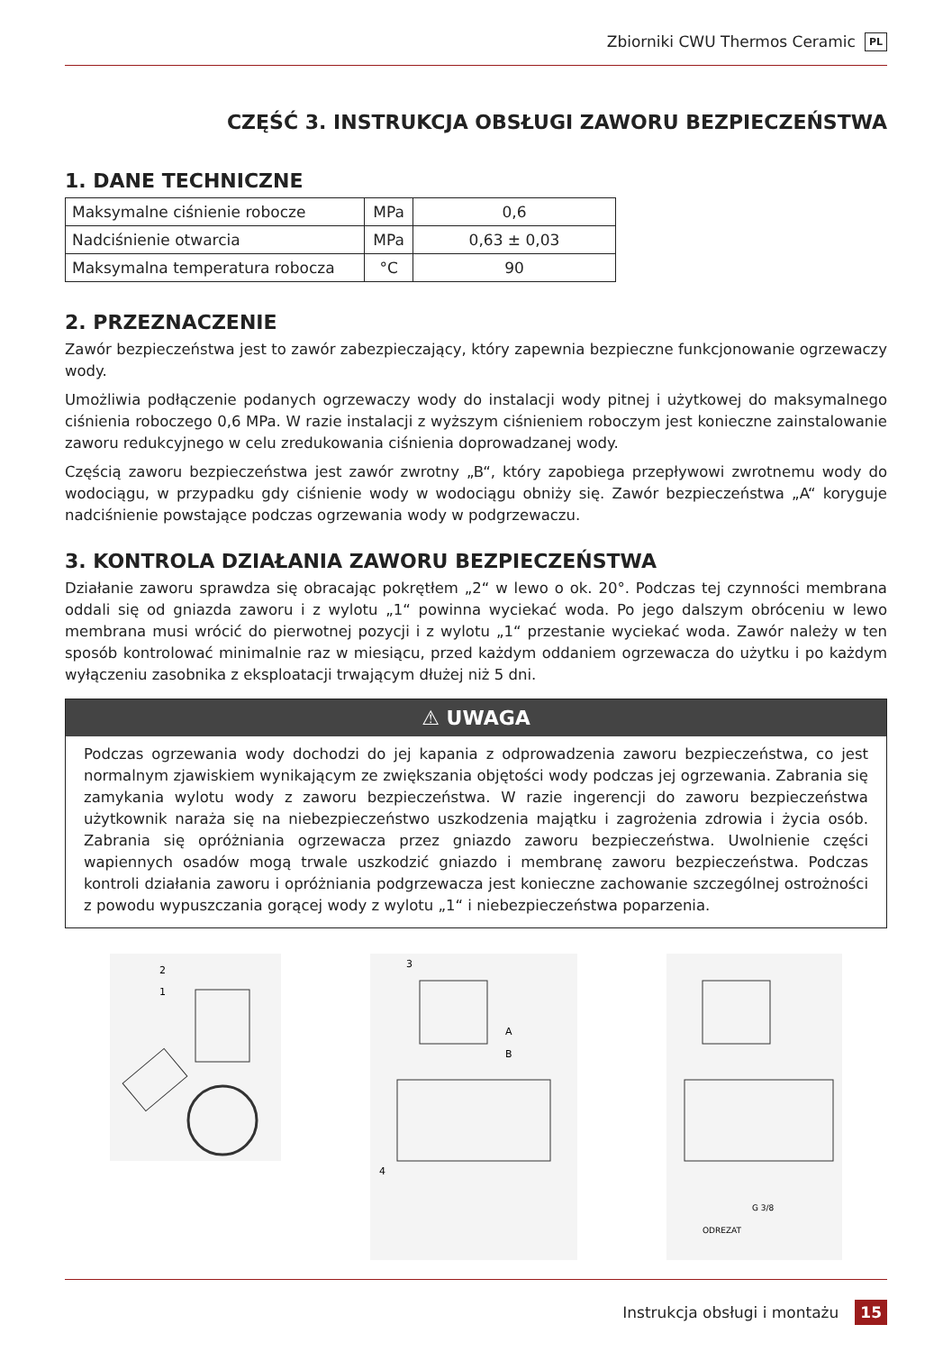Zbiorniki CWU Thermos Ceramic PL
CZĘŚĆ 3. INSTRUKCJA OBSŁUGI ZAWORU BEZPIECZEŃSTWA
1. DANE TECHNICZNE
| Maksymalne ciśnienie robocze | MPa | 0,6 |
| Nadciśnienie otwarcia | MPa | 0,63 ± 0,03 |
| Maksymalna temperatura robocza | °C | 90 |
2. PRZEZNACZENIE
Zawór bezpieczeństwa jest to zawór zabezpieczający, który zapewnia bezpieczne funkcjonowanie ogrzewaczy wody.
Umożliwia podłączenie podanych ogrzewaczy wody do instalacji wody pitnej i użytkowej do maksymalnego ciśnienia roboczego 0,6 MPa. W razie instalacji z wyższym ciśnieniem roboczym jest konieczne zainstalowanie zaworu redukcyjnego w celu zredukowania ciśnienia doprowadzanej wody.
Częścią zaworu bezpieczeństwa jest zawór zwrotny „B“, który zapobiega przepływowi zwrotnemu wody do wodociągu, w przypadku gdy ciśnienie wody w wodociągu obniży się. Zawór bezpieczeństwa „A“ koryguje nadciśnienie powstające podczas ogrzewania wody w podgrzewaczu.
3. KONTROLA DZIAŁANIA ZAWORU BEZPIECZEŃSTWA
Działanie zaworu sprawdza się obracając pokrętłem „2“ w lewo o ok. 20°. Podczas tej czynności membrana oddali się od gniazda zaworu i z wylotu „1“ powinna wyciekać woda. Po jego dalszym obróceniu w lewo membrana musi wrócić do pierwotnej pozycji i z wylotu „1“ przestanie wyciekać woda. Zawór należy w ten sposób kontrolować minimalnie raz w miesiącu, przed każdym oddaniem ogrzewacza do użytku i po każdym wyłączeniu zasobnika z eksploatacji trwającym dłużej niż 5 dni.
⚠ UWAGA
Podczas ogrzewania wody dochodzi do jej kapania z odprowadzenia zaworu bezpieczeństwa, co jest normalnym zjawiskiem wynikającym ze zwiększania objętości wody podczas jej ogrzewania. Zabrania się zamykania wylotu wody z zaworu bezpieczeństwa. W razie ingerencji do zaworu bezpieczeństwa użytkownik naraża się na niebezpieczeństwo uszkodzenia majątku i zagrożenia zdrowia i życia osób. Zabrania się opróżniania ogrzewacza przez gniazdo zaworu bezpieczeństwa. Uwolnienie części wapiennych osadów mogą trwale uszkodzić gniazdo i membranę zaworu bezpieczeństwa. Podczas kontroli działania zaworu i opróżniania podgrzewacza jest konieczne zachowanie szczególnej ostrożności z powodu wypuszczania gorącej wody z wylotu „1“ i niebezpieczeństwa poparzenia.
2
1
3
A
B
4
G 3/8
ODREZAT
Instrukcja obsługi i montażu 15